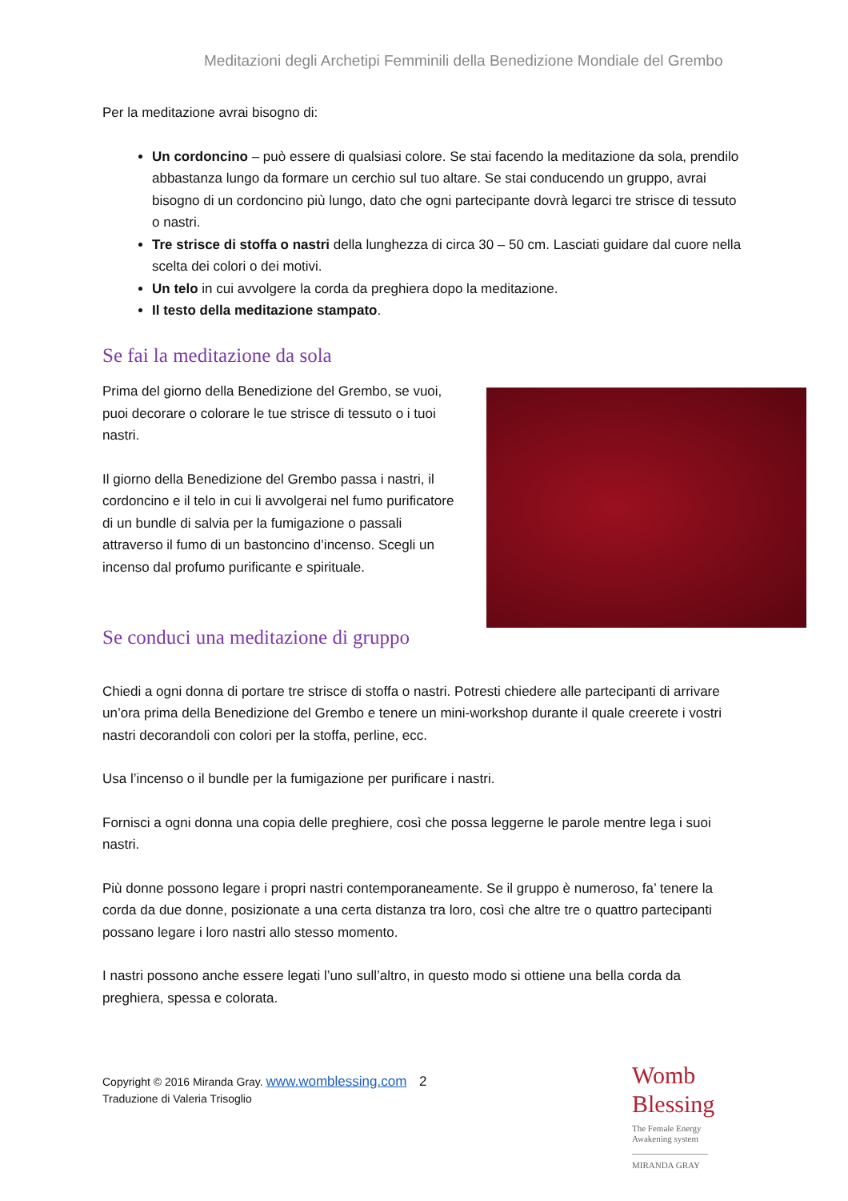Meditazioni degli Archetipi Femminili della Benedizione Mondiale del Grembo
Per la meditazione avrai bisogno di:
Un cordoncino – può essere di qualsiasi colore. Se stai facendo la meditazione da sola, prendilo abbastanza lungo da formare un cerchio sul tuo altare. Se stai conducendo un gruppo, avrai bisogno di un cordoncino più lungo, dato che ogni partecipante dovrà legarci tre strisce di tessuto o nastri.
Tre strisce di stoffa o nastri della lunghezza di circa 30 – 50 cm. Lasciati guidare dal cuore nella scelta dei colori o dei motivi.
Un telo in cui avvolgere la corda da preghiera dopo la meditazione.
Il testo della meditazione stampato.
Se fai la meditazione da sola
Prima del giorno della Benedizione del Grembo, se vuoi, puoi decorare o colorare le tue strisce di tessuto o i tuoi nastri.
Il giorno della Benedizione del Grembo passa i nastri, il cordoncino e il telo in cui li avvolgerai nel fumo purificatore di un bundle di salvia per la fumigazione o passali attraverso il fumo di un bastoncino d’incenso. Scegli un incenso dal profumo purificante e spirituale.
Se conduci una meditazione di gruppo
Chiedi a ogni donna di portare tre strisce di stoffa o nastri. Potresti chiedere alle partecipanti di arrivare un’ora prima della Benedizione del Grembo e tenere un mini-workshop durante il quale creerete i vostri nastri decorandoli con colori per la stoffa, perline, ecc.
Usa l’incenso o il bundle per la fumigazione per purificare i nastri.
Fornisci a ogni donna una copia delle preghiere, così che possa leggerne le parole mentre lega i suoi nastri.
Più donne possono legare i propri nastri contemporaneamente. Se il gruppo è numeroso, fa’ tenere la corda da due donne, posizionate a una certa distanza tra loro, così che altre tre o quattro partecipanti possano legare i loro nastri allo stesso momento.
I nastri possono anche essere legati l’uno sull’altro, in questo modo si ottiene una bella corda da preghiera, spessa e colorata.
Copyright © 2016 Miranda Gray. www.womblessing.com 2
Traduzione di Valeria Trisoglio
Womb
Blessing
The Female Energy
Awakening system
MIRANDA GRAY